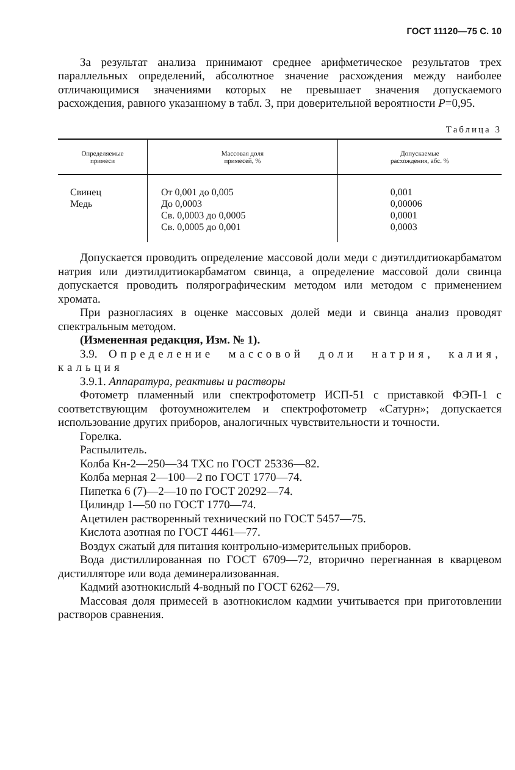ГОСТ 11120—75 С. 10
За результат анализа принимают среднее арифметическое результатов трех параллельных определений, абсолютное значение расхождения между наиболее отличающимися значениями которых не превышает значения допускаемого расхождения, равного указанному в табл. 3, при доверительной вероятности P=0,95.
Таблица 3
| Определяемые примеси | Массовая доля примесей, % | Допускаемые расхождения, абс. % |
| --- | --- | --- |
| Свинец Медь | От 0,001 до 0,005 До 0,0003 Св. 0,0003 до 0,0005 Св. 0,0005 до 0,001 | 0,001 0,00006 0,0001 0,0003 |
Допускается проводить определение массовой доли меди с диэтилдитиокарбаматом натрия или диэтилдитиокарбаматом свинца, а определение массовой доли свинца допускается проводить полярографическим методом или методом с применением хромата.
При разногласиях в оценке массовых долей меди и свинца анализ проводят спектральным методом.
(Измененная редакция, Изм. № 1).
3.9. Определение массовой доли натрия, калия, кальция
3.9.1. Аппаратура, реактивы и растворы
Фотометр пламенный или спектрофотометр ИСП-51 с приставкой ФЭП-1 с соответствующим фотоумножителем и спектрофотометр «Сатурн»; допускается использование других приборов, аналогичных чувствительности и точности.
Горелка.
Распылитель.
Колба Кн-2—250—34 ТХС по ГОСТ 25336—82.
Колба мерная 2—100—2 по ГОСТ 1770—74.
Пипетка 6 (7)—2—10 по ГОСТ 20292—74.
Цилиндр 1—50 по ГОСТ 1770—74.
Ацетилен растворенный технический по ГОСТ 5457—75.
Кислота азотная по ГОСТ 4461—77.
Воздух сжатый для питания контрольно-измерительных приборов.
Вода дистиллированная по ГОСТ 6709—72, вторично перегнанная в кварцевом дистилляторе или вода деминерализованная.
Кадмий азотнокислый 4-водный по ГОСТ 6262—79.
Массовая доля примесей в азотнокислом кадмии учитывается при приготовлении растворов сравнения.